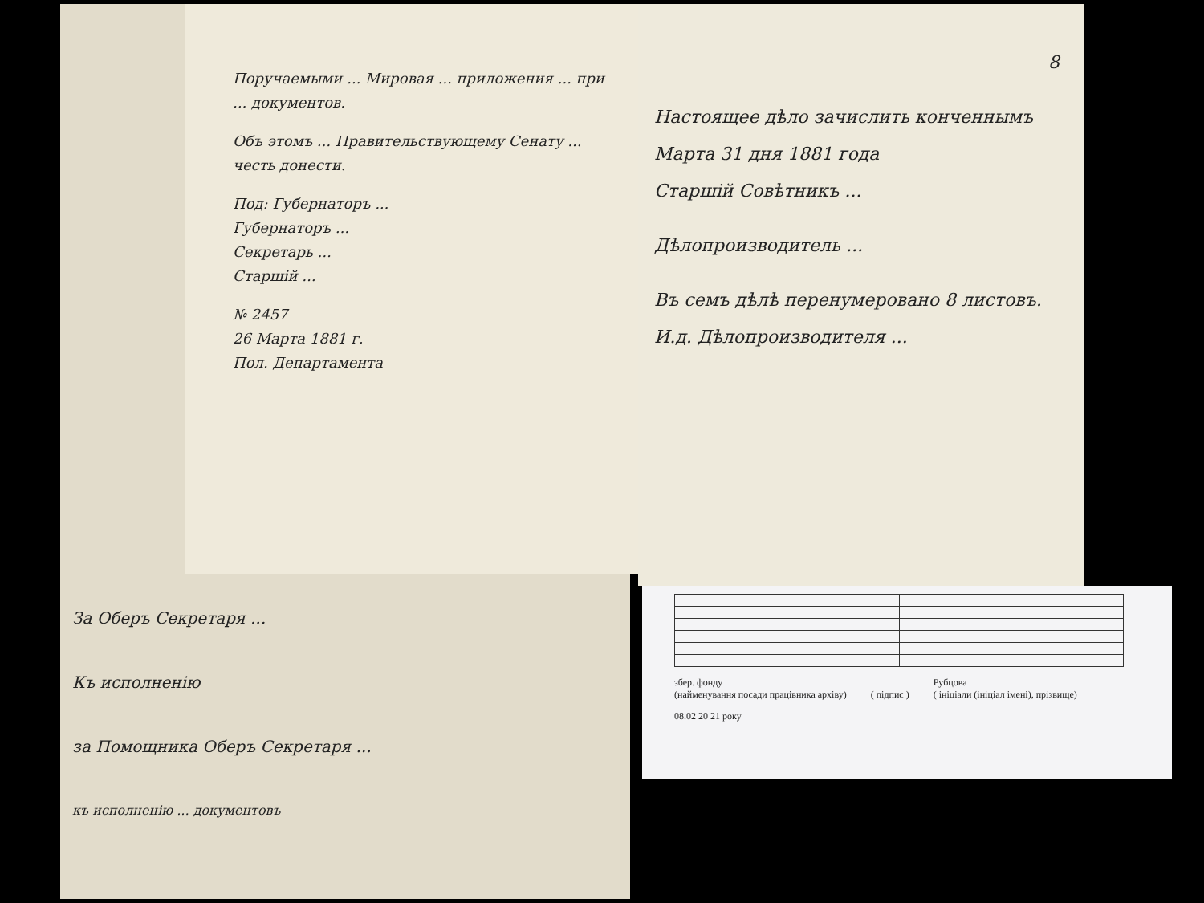Поручаемыми ... Мировая ... приложения ... при ... документов.
Объ этомъ ... Правительствующему Сенату ... честь донести.
Под: Губернаторъ ...
Губернаторъ ...
Секретарь ...
Старшій ...
№ 2457
26 Марта 1881 г.
Пол. Департамента
8
Настоящее дѣло зачислить конченнымъ Марта 31 дня 1881 года
Старшій Совѣтникъ ...
Дѣлопроизводитель ...
Въ семъ дѣлѣ перенумеровано 8 листовъ.
И.д. Дѣлопроизводителя ...
За Оберъ Секретаря ...
Къ исполненію
за Помощника Оберъ Секретаря ...
къ исполненію ... документовъ
збер. фонду
(найменування посади працівника архіву)
( підпис ) Рубцова
( ініціали (ініціал імені), прізвище)
08.02 20 21 року